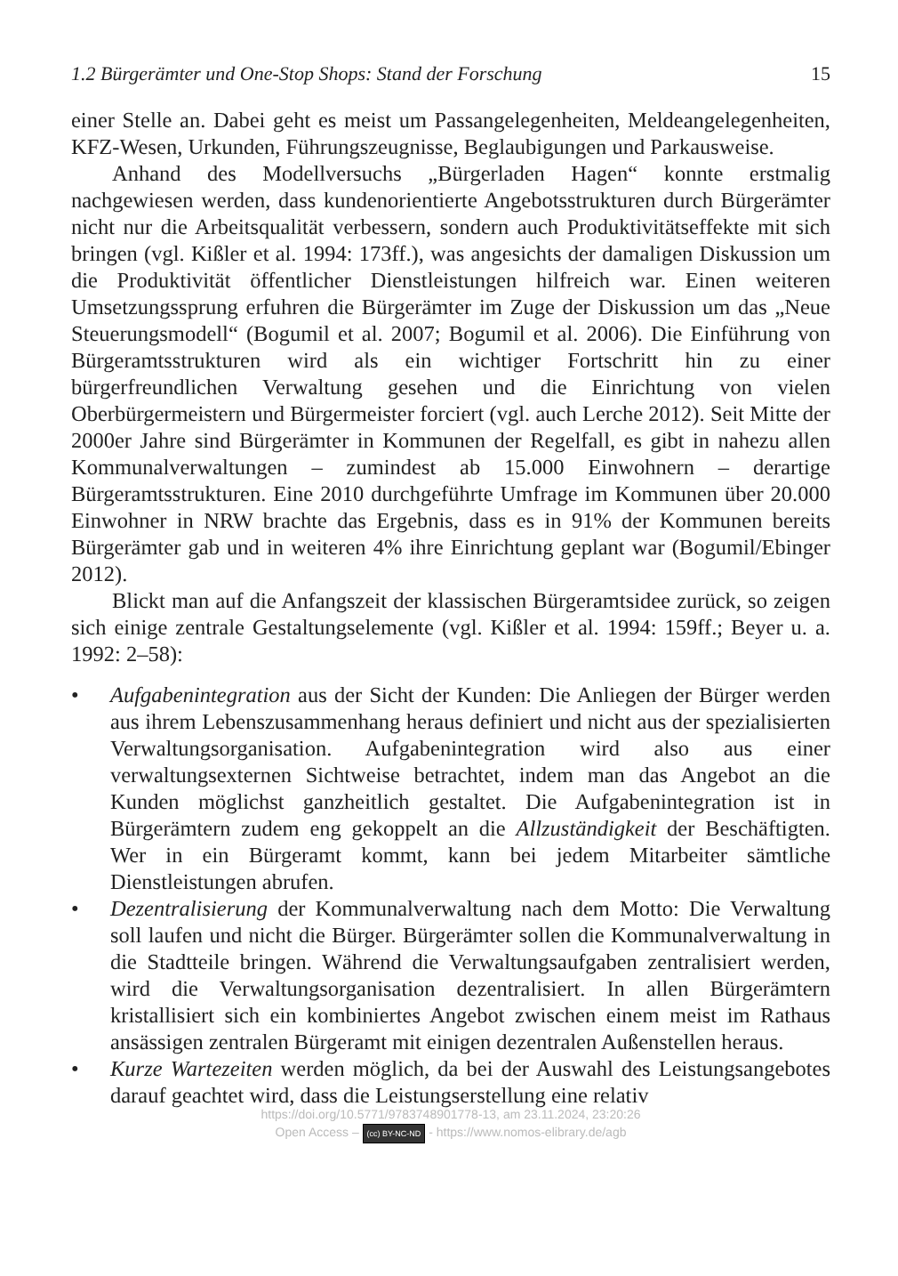1.2 Bürgerämter und One-Stop Shops: Stand der Forschung 15
einer Stelle an. Dabei geht es meist um Passangelegenheiten, Meldeangelegenheiten, KFZ-Wesen, Urkunden, Führungszeugnisse, Beglaubigungen und Parkausweise.
Anhand des Modellversuchs „Bürgerladen Hagen“ konnte erstmalig nachgewiesen werden, dass kundenorientierte Angebotsstrukturen durch Bürgerämter nicht nur die Arbeitsqualität verbessern, sondern auch Produktivitätseffekte mit sich bringen (vgl. Kißler et al. 1994: 173ff.), was angesichts der damaligen Diskussion um die Produktivität öffentlicher Dienstleistungen hilfreich war. Einen weiteren Umsetzungssprung erfuhren die Bürgerämter im Zuge der Diskussion um das „Neue Steuerungsmodell“ (Bogumil et al. 2007; Bogumil et al. 2006). Die Einführung von Bürgeramtsstrukturen wird als ein wichtiger Fortschritt hin zu einer bürgerfreundlichen Verwaltung gesehen und die Einrichtung von vielen Oberbürgermeistern und Bürgermeister forciert (vgl. auch Lerche 2012). Seit Mitte der 2000er Jahre sind Bürgerämter in Kommunen der Regelfall, es gibt in nahezu allen Kommunalverwaltungen – zumindest ab 15.000 Einwohnern – derartige Bürgeramtsstrukturen. Eine 2010 durchgeführte Umfrage im Kommunen über 20.000 Einwohner in NRW brachte das Ergebnis, dass es in 91% der Kommunen bereits Bürgerämter gab und in weiteren 4% ihre Einrichtung geplant war (Bogumil/Ebinger 2012).
Blickt man auf die Anfangszeit der klassischen Bürgeramtsidee zurück, so zeigen sich einige zentrale Gestaltungselemente (vgl. Kißler et al. 1994: 159ff.; Beyer u. a. 1992: 2–58):
• Aufgabenintegration aus der Sicht der Kunden: Die Anliegen der Bürger werden aus ihrem Lebenszusammenhang heraus definiert und nicht aus der spezialisierten Verwaltungsorganisation. Aufgabenintegration wird also aus einer verwaltungsexternen Sichtweise betrachtet, indem man das Angebot an die Kunden möglichst ganzheitlich gestaltet. Die Aufgabenintegration ist in Bürgerämtern zudem eng gekoppelt an die Allzuständigkeit der Beschäftigten. Wer in ein Bürgeramt kommt, kann bei jedem Mitarbeiter sämtliche Dienstleistungen abrufen.
• Dezentralisierung der Kommunalverwaltung nach dem Motto: Die Verwaltung soll laufen und nicht die Bürger. Bürgerämter sollen die Kommunalverwaltung in die Stadtteile bringen. Während die Verwaltungsaufgaben zentralisiert werden, wird die Verwaltungsorganisation dezentralisiert. In allen Bürgerämtern kristallisiert sich ein kombiniertes Angebot zwischen einem meist im Rathaus ansässigen zentralen Bürgeramt mit einigen dezentralen Außenstellen heraus.
• Kurze Wartezeiten werden möglich, da bei der Auswahl des Leistungsangebotes darauf geachtet wird, dass die Leistungserstellung eine relativ
https://doi.org/10.5771/9783748901778-13, am 23.11.2024, 23:20:26
Open Access – (cc) BY-NC-ND - https://www.nomos-elibrary.de/agb